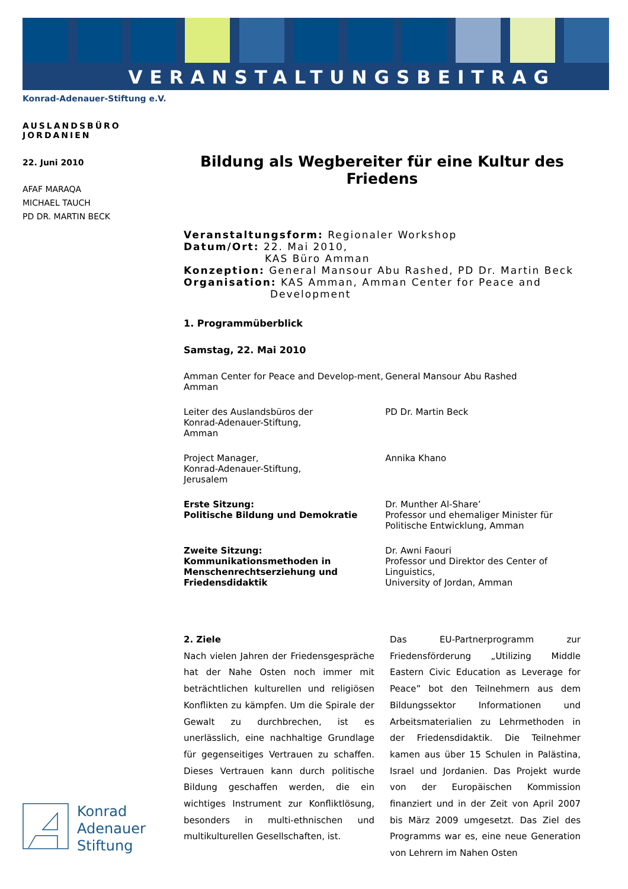VERANSTALTUNGSBEITRAG
Konrad-Adenauer-Stiftung e.V.
AUSLANDSBÜRO JORDANIEN
22. Juni 2010
AFAF MARAQA
MICHAEL TAUCH
PD DR. MARTIN BECK
Bildung als Wegbereiter für eine Kultur des Friedens
Veranstaltungsform: Regionaler Workshop
Datum/Ort: 22. Mai 2010,
KAS Büro Amman
Konzeption: General Mansour Abu Rashed, PD Dr. Martin Beck
Organisation: KAS Amman, Amman Center for Peace and
Development
1. Programmüberblick
Samstag, 22. Mai 2010
| Amman Center for Peace and Develop-ment, Amman | General Mansour Abu Rashed |
| Leiter des Auslandsbüros der Konrad-Adenauer-Stiftung, Amman | PD Dr. Martin Beck |
| Project Manager, Konrad-Adenauer-Stiftung, Jerusalem | Annika Khano |
| Erste Sitzung: Politische Bildung und Demokratie | Dr. Munther Al-Share’ Professor und ehemaliger Minister für Politische Entwicklung, Amman |
| Zweite Sitzung: Kommunikationsmethoden in Menschenrechtserziehung und Friedensdidaktik | Dr. Awni Faouri Professor und Direktor des Center of Linguistics, University of Jordan, Amman |
2. Ziele
Nach vielen Jahren der Friedensgespräche hat der Nahe Osten noch immer mit beträchtlichen kulturellen und religiösen Konflikten zu kämpfen. Um die Spirale der Gewalt zu durchbrechen, ist es unerlässlich, eine nachhaltige Grundlage für gegenseitiges Vertrauen zu schaffen. Dieses Vertrauen kann durch politische Bildung geschaffen werden, die ein wichtiges Instrument zur Konfliktlösung, besonders in multi-ethnischen und multikulturellen Gesellschaften, ist.
Das EU-Partnerprogramm zur Friedensförderung „Utilizing Middle Eastern Civic Education as Leverage for Peace” bot den Teilnehmern aus dem Bildungssektor Informationen und Arbeitsmaterialien zu Lehrmethoden in der Friedensdidaktik. Die Teilnehmer kamen aus über 15 Schulen in Palästina, Israel und Jordanien. Das Projekt wurde von der Europäischen Kommission finanziert und in der Zeit von April 2007 bis März 2009 umgesetzt. Das Ziel des Programms war es, eine neue Generation von Lehrern im Nahen Osten
Konrad
Adenauer
Stiftung